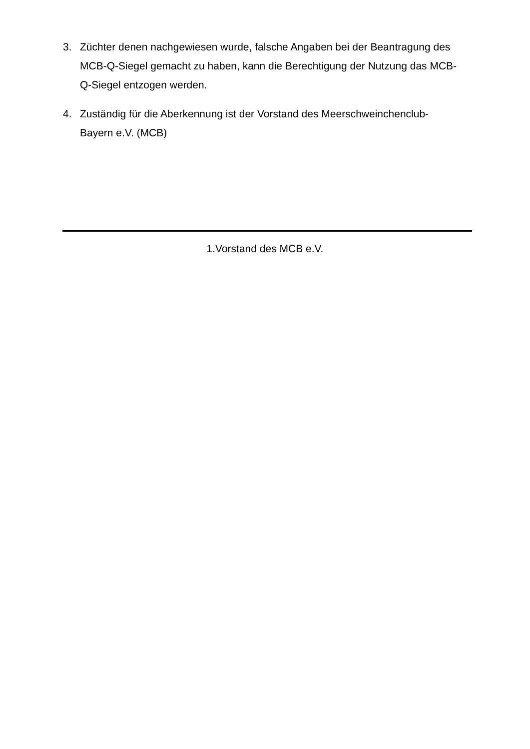3. Züchter denen nachgewiesen wurde, falsche Angaben bei der Beantragung des MCB-Q-Siegel gemacht zu haben, kann die Berechtigung der Nutzung das MCB-Q-Siegel entzogen werden.
4. Zuständig für die Aberkennung ist der Vorstand des Meerschweinchenclub-Bayern e.V. (MCB)
1.Vorstand des MCB e.V.